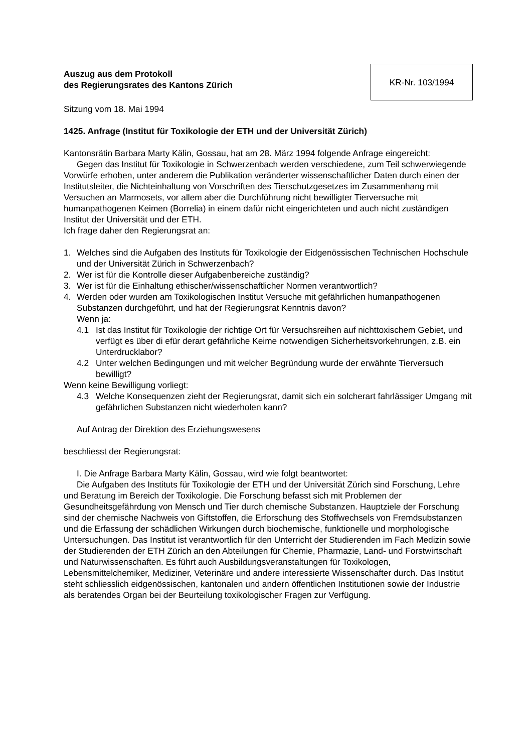Auszug aus dem Protokoll
des Regierungsrates des Kantons Zürich
KR-Nr. 103/1994
Sitzung vom 18. Mai 1994
1425. Anfrage (Institut für Toxikologie der ETH und der Universität Zürich)
Kantonsrätin Barbara Marty Kälin, Gossau, hat am 28. März 1994 folgende Anfrage eingereicht:
Gegen das Institut für Toxikologie in Schwerzenbach werden verschiedene, zum Teil schwerwiegende Vorwürfe erhoben, unter anderem die Publikation veränderter wissenschaftlicher Daten durch einen der Institutsleiter, die Nichteinhaltung von Vorschriften des Tierschutzgesetzes im Zusammenhang mit Versuchen an Marmosets, vor allem aber die Durchführung nicht bewilligter Tierversuche mit humanpathogenen Keimen (Borrelia) in einem dafür nicht eingerichteten und auch nicht zuständigen Institut der Universität und der ETH.
Ich frage daher den Regierungsrat an:
1. Welches sind die Aufgaben des Instituts für Toxikologie der Eidgenössischen Technischen Hochschule und der Universität Zürich in Schwerzenbach?
2. Wer ist für die Kontrolle dieser Aufgabenbereiche zuständig?
3. Wer ist für die Einhaltung ethischer/wissenschaftlicher Normen verantwortlich?
4. Werden oder wurden am Toxikologischen Institut Versuche mit gefährlichen humanpathogenen Substanzen durchgeführt, und hat der Regierungsrat Kenntnis davon?
Wenn ja:
4.1 Ist das Institut für Toxikologie der richtige Ort für Versuchsreihen auf nichttoxischem Gebiet, und verfügt es über di efür derart gefährliche Keime notwendigen Sicherheitsvorkehrungen, z.B. ein Unterdrucklabor?
4.2 Unter welchen Bedingungen und mit welcher Begründung wurde der erwähnte Tierversuch bewilligt?
Wenn keine Bewilligung vorliegt:
4.3 Welche Konsequenzen zieht der Regierungsrat, damit sich ein solcherart fahrlässiger Umgang mit gefährlichen Substanzen nicht wiederholen kann?
Auf Antrag der Direktion des Erziehungswesens
beschliesst der Regierungsrat:
I. Die Anfrage Barbara Marty Kälin, Gossau, wird wie folgt beantwortet:
Die Aufgaben des Instituts für Toxikologie der ETH und der Universität Zürich sind Forschung, Lehre und Beratung im Bereich der Toxikologie. Die Forschung befasst sich mit Problemen der Gesundheitsgefährdung von Mensch und Tier durch chemische Substanzen. Hauptziele der Forschung sind der chemische Nachweis von Giftstoffen, die Erforschung des Stoffwechsels von Fremdsubstanzen und die Erfassung der schädlichen Wirkungen durch biochemische, funktionelle und morphologische Untersuchungen. Das Institut ist verantwortlich für den Unterricht der Studierenden im Fach Medizin sowie der Studierenden der ETH Zürich an den Abteilungen für Chemie, Pharmazie, Land- und Forstwirtschaft und Naturwissenschaften. Es führt auch Ausbildungsveranstaltungen für Toxikologen, Lebensmittelchemiker, Mediziner, Veterinäre und andere interessierte Wissenschafter durch. Das Institut steht schliesslich eidgenössischen, kantonalen und andern öffentlichen Institutionen sowie der Industrie als beratendes Organ bei der Beurteilung toxikologischer Fragen zur Verfügung.